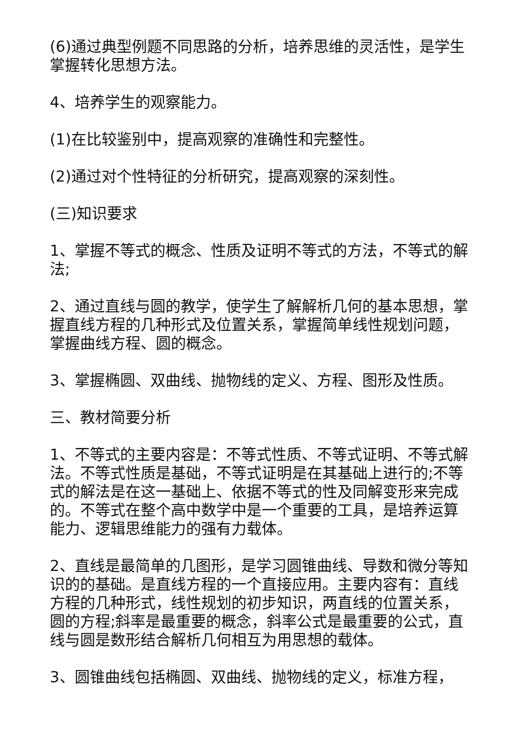(6)通过典型例题不同思路的分析，培养思维的灵活性，是学生掌握转化思想方法。
4、培养学生的观察能力。
(1)在比较鉴别中，提高观察的准确性和完整性。
(2)通过对个性特征的分析研究，提高观察的深刻性。
(三)知识要求
1、掌握不等式的概念、性质及证明不等式的方法，不等式的解法;
2、通过直线与圆的教学，使学生了解解析几何的基本思想，掌握直线方程的几种形式及位置关系，掌握简单线性规划问题，掌握曲线方程、圆的概念。
3、掌握椭圆、双曲线、抛物线的定义、方程、图形及性质。
三、教材简要分析
1、不等式的主要内容是：不等式性质、不等式证明、不等式解法。不等式性质是基础，不等式证明是在其基础上进行的;不等式的解法是在这一基础上、依据不等式的性及同解变形来完成的。不等式在整个高中数学中是一个重要的工具，是培养运算能力、逻辑思维能力的强有力载体。
2、直线是最简单的几图形，是学习圆锥曲线、导数和微分等知识的的基础。是直线方程的一个直接应用。主要内容有：直线方程的几种形式，线性规划的初步知识，两直线的位置关系，圆的方程;斜率是最重要的概念，斜率公式是最重要的公式，直线与圆是数形结合解析几何相互为用思想的载体。
3、圆锥曲线包括椭圆、双曲线、抛物线的定义，标准方程，